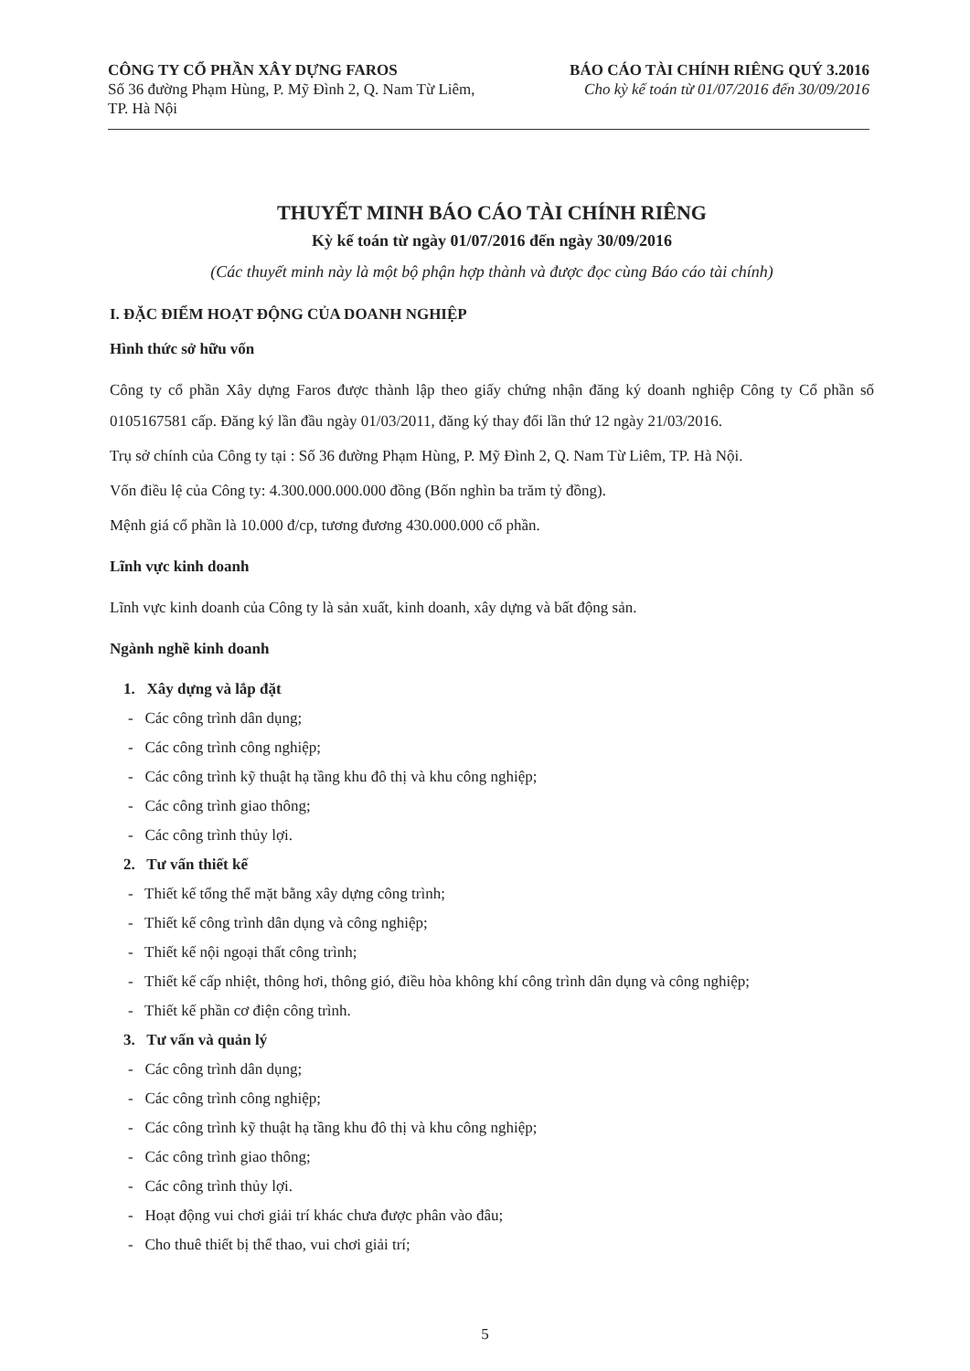CÔNG TY CỔ PHẦN XÂY DỰNG FAROS
Số 36 đường Phạm Hùng, P. Mỹ Đình 2, Q. Nam Từ Liêm,
TP. Hà Nội
BÁO CÁO TÀI CHÍNH RIÊNG QUÝ 3.2016
Cho kỳ kế toán từ 01/07/2016 đến 30/09/2016
THUYẾT MINH BÁO CÁO TÀI CHÍNH RIÊNG
Kỳ kế toán từ ngày 01/07/2016 đến ngày 30/09/2016
(Các thuyết minh này là một bộ phận hợp thành và được đọc cùng Báo cáo tài chính)
I. ĐẶC ĐIỂM HOẠT ĐỘNG CỦA DOANH NGHIỆP
Hình thức sở hữu vốn
Công ty cổ phần Xây dựng Faros được thành lập theo giấy chứng nhận đăng ký doanh nghiệp Công ty Cổ phần số 0105167581 cấp. Đăng ký lần đầu ngày 01/03/2011, đăng ký thay đổi lần thứ 12 ngày 21/03/2016.
Trụ sở chính của Công ty tại : Số 36 đường Phạm Hùng, P. Mỹ Đình 2, Q. Nam Từ Liêm, TP. Hà Nội.
Vốn điều lệ của Công ty: 4.300.000.000.000 đồng (Bốn nghìn ba trăm tỷ đồng).
Mệnh giá cổ phần là 10.000 đ/cp, tương đương 430.000.000 cổ phần.
Lĩnh vực kinh doanh
Lĩnh vực kinh doanh của Công ty là sản xuất, kinh doanh, xây dựng và bất động sản.
Ngành nghề kinh doanh
1. Xây dựng và lắp đặt
- Các công trình dân dụng;
- Các công trình công nghiệp;
- Các công trình kỹ thuật hạ tầng khu đô thị và khu công nghiệp;
- Các công trình giao thông;
- Các công trình thủy lợi.
2. Tư vấn thiết kế
- Thiết kế tổng thể mặt bằng xây dựng công trình;
- Thiết kế công trình dân dụng và công nghiệp;
- Thiết kế nội ngoại thất công trình;
- Thiết kế cấp nhiệt, thông hơi, thông gió, điều hòa không khí công trình dân dụng và công nghiệp;
- Thiết kế phần cơ điện công trình.
3. Tư vấn và quản lý
- Các công trình dân dụng;
- Các công trình công nghiệp;
- Các công trình kỹ thuật hạ tầng khu đô thị và khu công nghiệp;
- Các công trình giao thông;
- Các công trình thủy lợi.
- Hoạt động vui chơi giải trí khác chưa được phân vào đâu;
- Cho thuê thiết bị thể thao, vui chơi giải trí;
5